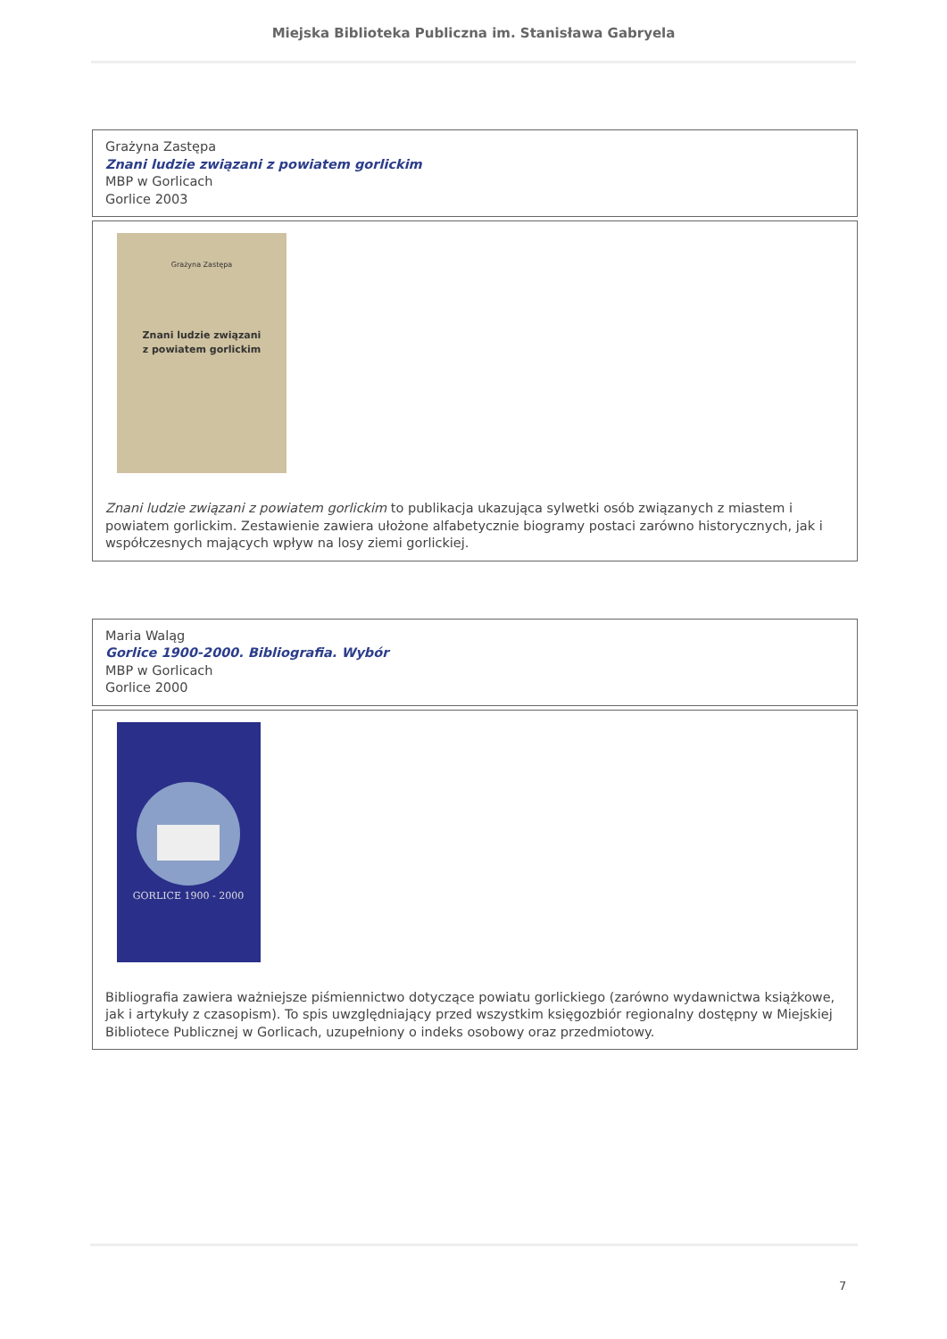Miejska Biblioteka Publiczna im. Stanisława Gabryela
| Grażyna Zastępa Znani ludzie związani z powiatem gorlickim MBP w Gorlicach Gorlice 2003 |
| Grażyna Zastępa Znani ludzie związani z powiatem gorlickim Znani ludzie związani z powiatem gorlickim to publikacja ukazująca sylwetki osób związanych z miastem i powiatem gorlickim. Zestawienie zawiera ułożone alfabetycznie biogramy postaci zarówno historycznych, jak i współczesnych mających wpływ na losy ziemi gorlickiej. |
| Maria Waląg Gorlice 1900-2000. Bibliografia. Wybór MBP w Gorlicach Gorlice 2000 |
| GORLICE 1900 - 2000 Bibliografia zawiera ważniejsze piśmiennictwo dotyczące powiatu gorlickiego (zarówno wydawnictwa książkowe, jak i artykuły z czasopism). To spis uwzględniający przed wszystkim księgozbiór regionalny dostępny w Miejskiej Bibliotece Publicznej w Gorlicach, uzupełniony o indeks osobowy oraz przedmiotowy. |
7